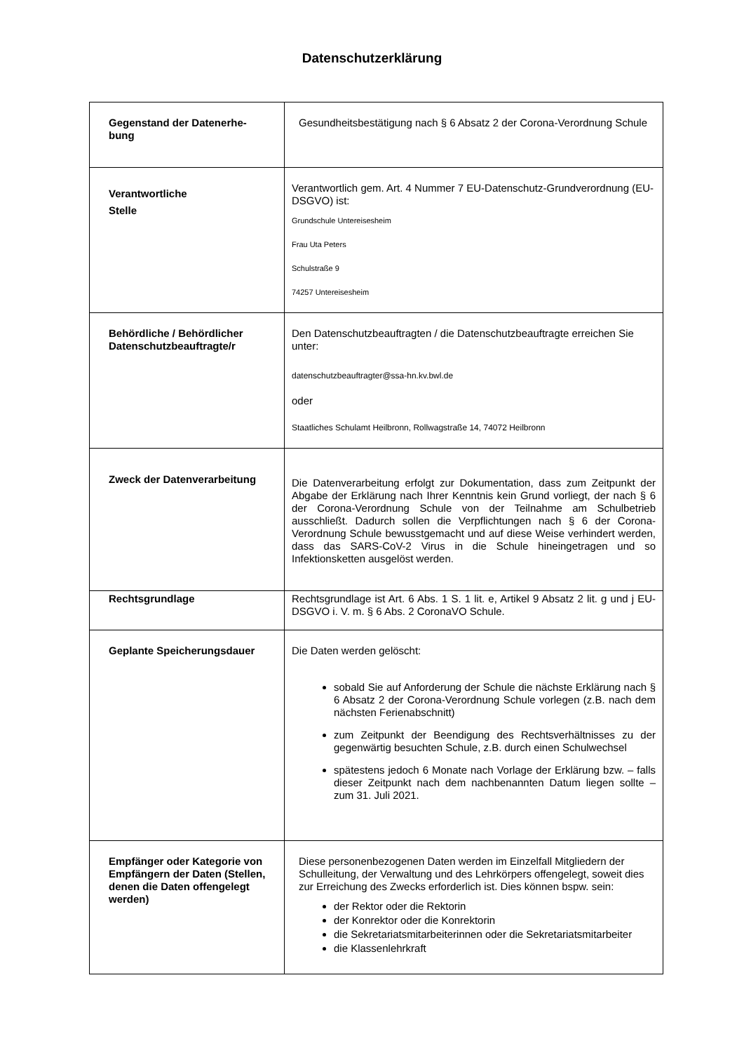Datenschutzerklärung
| Gegenstand der Datenerhe- bung | Gesundheitsbestätigung nach § 6 Absatz 2 der Corona-Verordnung Schule |
| Verantwortliche Stelle | Verantwortlich gem. Art. 4 Nummer 7 EU-Datenschutz-Grundverordnung (EU-DSGVO) ist: Grundschule Untereisesheim Frau Uta Peters Schulstraße 9 74257 Untereisesheim |
| Behördliche / Behördlicher Datenschutzbeauftragte/r | Den Datenschutzbeauftragten / die Datenschutzbeauftragte erreichen Sie unter: datenschutzbeauftragter@ssa-hn.kv.bwl.de oder Staatliches Schulamt Heilbronn, Rollwagstraße 14, 74072 Heilbronn |
| Zweck der Datenverarbeitung | Die Datenverarbeitung erfolgt zur Dokumentation, dass zum Zeitpunkt der Abgabe der Erklärung nach Ihrer Kenntnis kein Grund vorliegt, der nach § 6 der Corona-Verordnung Schule von der Teilnahme am Schulbetrieb ausschließt. Dadurch sollen die Verpflichtungen nach § 6 der Corona-Verordnung Schule bewusstgemacht und auf diese Weise verhindert werden, dass das SARS-CoV-2 Virus in die Schule hineingetragen und so Infektionsketten ausgelöst werden. |
| Rechtsgrundlage | Rechtsgrundlage ist Art. 6 Abs. 1 S. 1 lit. e, Artikel 9 Absatz 2 lit. g und j EU-DSGVO i. V. m. § 6 Abs. 2 CoronaVO Schule. |
| Geplante Speicherungsdauer | Die Daten werden gelöscht: sobald Sie auf Anforderung der Schule die nächste Erklärung nach § 6 Absatz 2 der Corona-Verordnung Schule vorlegen (z.B. nach dem nächsten Ferienabschnitt) zum Zeitpunkt der Beendigung des Rechtsverhältnisses zu der gegenwärtig besuchten Schule, z.B. durch einen Schulwechsel spätestens jedoch 6 Monate nach Vorlage der Erklärung bzw. – falls dieser Zeitpunkt nach dem nachbenannten Datum liegen sollte – zum 31. Juli 2021. |
| Empfänger oder Kategorie von Empfängern der Daten (Stellen, denen die Daten offengelegt werden) | Diese personenbezogenen Daten werden im Einzelfall Mitgliedern der Schulleitung, der Verwaltung und des Lehrkörpers offengelegt, soweit dies zur Erreichung des Zwecks erforderlich ist. Dies können bspw. sein: der Rektor oder die Rektorin der Konrektor oder die Konrektorin die Sekretariatsmitarbeiterinnen oder die Sekretariatsmitarbeiter die Klassenlehrkraft |